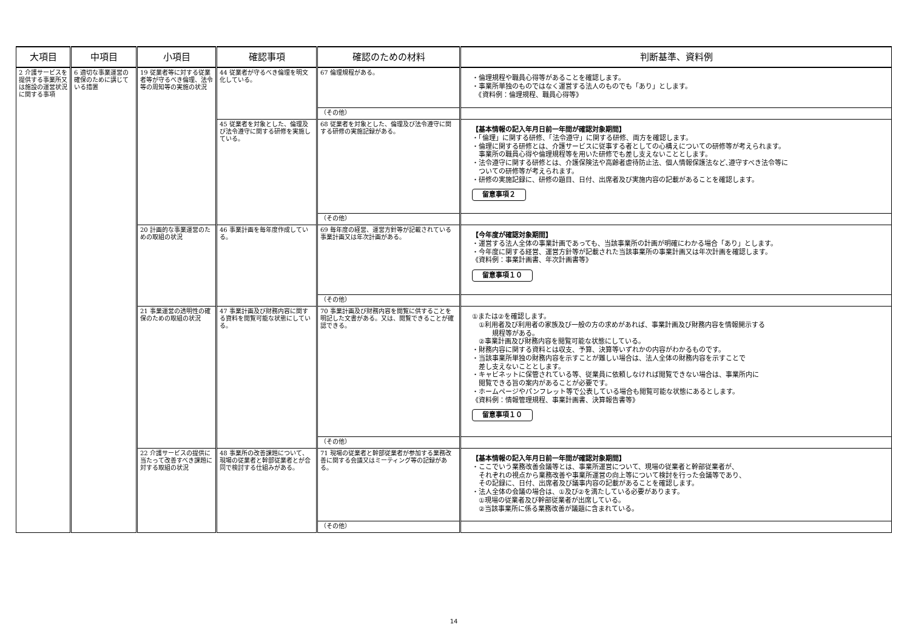| 大項目 | 中項目 | 小項目 | 確認事項 | 確認のための材料 | 判断基準、資料例 |
| --- | --- | --- | --- | --- | --- |
| 2 介護サービスを提供する事業所又は施設の運営状況に関する事項 | 6 適切な事業運営の確保のために講じている措置 | 19 従業者等に対する従業者等が守るべき倫理、法令等の周知等の実施の状況 | 44 従業者が守るべき倫理を明文化している。 | 67 倫理規程がある。 | ・倫理規程や職員心得等があることを確認します。 ・事業所単独のものではなく運営する法人のものでも「あり」とします。 《資料例：倫理規程、職員心得等》 |
| | | | | （その他） | |
| | | | 45 従業者を対象とした、倫理及び法令遵守に関する研修を実施している。 | 68 従業者を対象とした、倫理及び法令遵守に関する研修の実施記録がある。 | 【基本情報の記入年月日前一年間が確認対象期間】 ・「倫理」に関する研修、「法令遵守」に関する研修、両方を確認します。 ・倫理に関する研修とは、介護サービスに従事する者としての心構えについての研修等が考えられます。 事業所の職員心得や倫理規程等を用いた研修でも差し支えないこととします。 ・法令遵守に関する研修とは、介護保険法や高齢者虐待防止法、個人情報保護法など､遵守すべき法令等に ついての研修等が考えられます。 ・研修の実施記録に、研修の題目、日付、出席者及び実施内容の記載があることを確認します。 留意事項２ |
| | | | | （その他） | |
| | | 20 計画的な事業運営のための取組の状況 | 46 事業計画を毎年度作成している。 | 69 毎年度の経営、運営方針等が記載されている事業計画又は年次計画がある。 | 【今年度が確認対象期間】 ・運営する法人全体の事業計画であっても、当該事業所の計画が明確にわかる場合「あり」とします。 ・今年度に関する経営、運営方針等が記載された当該事業所の事業計画又は年次計画を確認します。 《資料例：事業計画書、年次計画書等》 留意事項１０ |
| | | | | （その他） | |
| | | 21 事業運営の透明性の確保のための取組の状況 | 47 事業計画及び財務内容に関する資料を閲覧可能な状態にしている。 | 70 事業計画及び財務内容を閲覧に供することを明記した文書がある。又は、閲覧できることが確認できる。 | ①または②を確認します。 ①利用者及び利用者の家族及び一般の方の求めがあれば、事業計画及び財務内容を情報開示する 規程等がある。 ②事業計画及び財務内容を閲覧可能な状態にしている。 ・財務内容に関する資料とは収支、予算、決算等いずれかの内容がわかるものです。 ・当該事業所単独の財務内容を示すことが難しい場合は、法人全体の財務内容を示すことで 差し支えないこととします。 ・キャビネットに保管されている等、従業員に依頼しなければ閲覧できない場合は、事業所内に 閲覧できる旨の案内があることが必要です。 ・ホームページやパンフレット等で公表している場合も閲覧可能な状態にあるとします。 《資料例：情報管理規程、事業計画書、決算報告書等》 留意事項１０ |
| | | | | （その他） | |
| | | 22 介護サービスの提供に当たって改善すべき課題に対する取組の状況 | 48 事業所の改善課題について、現場の従業者と幹部従業者とが合同で検討する仕組みがある。 | 71 現場の従業者と幹部従業者が参加する業務改善に関する会議又はミーティング等の記録がある。 | 【基本情報の記入年月日前一年間が確認対象期間】 ・ここでいう業務改善会議等とは、事業所運営について、現場の従業者と幹部従業者が、 それぞれの視点から業務改善や事業所運営の向上等について検討を行った会議等であり、 その記録に、日付、出席者及び議事内容の記載があることを確認します。 ・法人全体の会議の場合は、①及び②を満たしている必要があります。 ①現場の従業者及び幹部従業者が出席している。 ②当該事業所に係る業務改善が議題に含まれている。 |
| | | | | （その他） | |
14